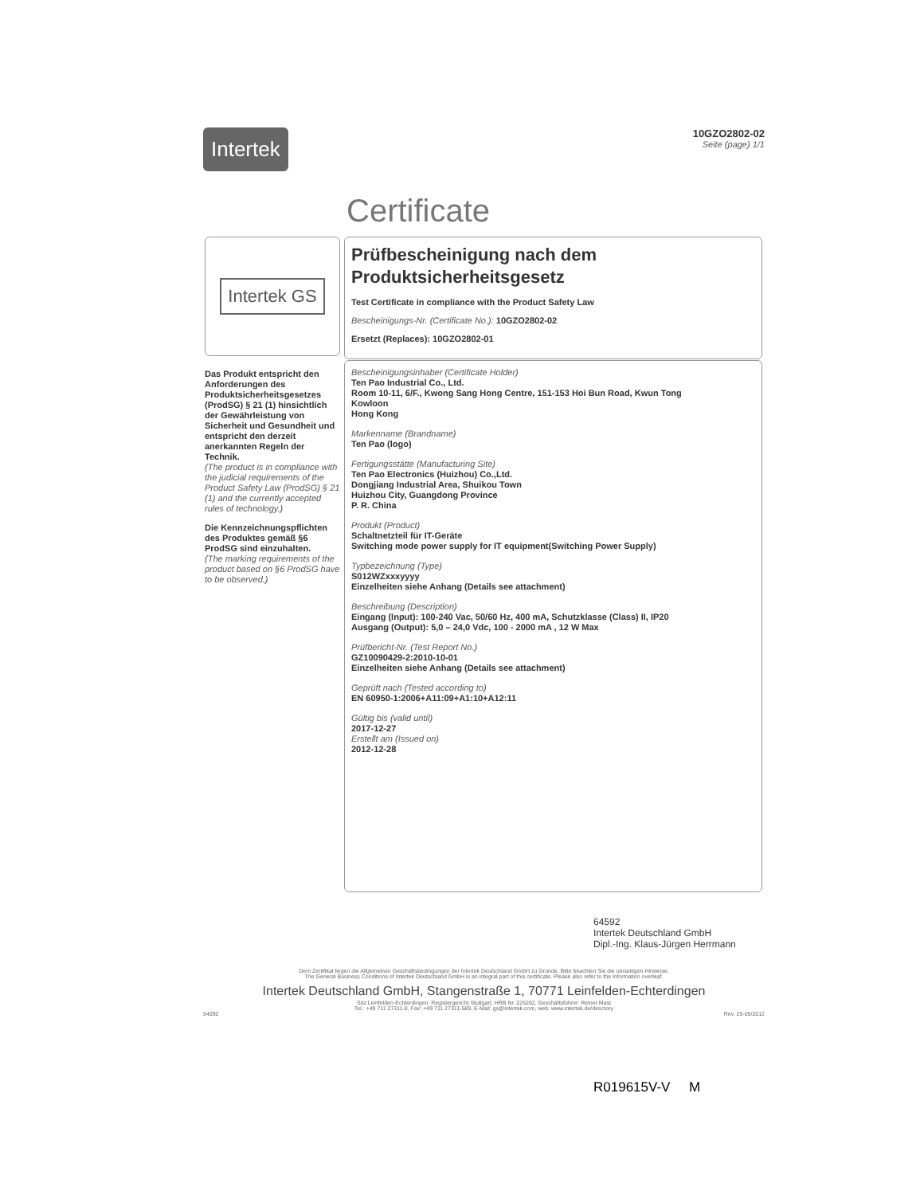Intertek
10GZO2802-02
Seite (page) 1/1
Certificate
Intertek GS
Prüfbescheinigung nach dem
Produktsicherheitsgesetz
Test Certificate in compliance with the Product Safety Law
Bescheinigungs-Nr. (Certificate No.): 10GZO2802-02
Ersetzt (Replaces): 10GZO2802-01
Das Produkt entspricht den Anforderungen des Produktsicherheitsgesetzes (ProdSG) § 21 (1) hinsichtlich der Gewährleistung von Sicherheit und Gesundheit und entspricht den derzeit anerkannten Regeln der Technik.
(The product is in compliance with the judicial requirements of the Product Safety Law (ProdSG) § 21 (1) and the currently accepted rules of technology.)
Die Kennzeichnungspflichten des Produktes gemäß §6 ProdSG sind einzuhalten.
(The marking requirements of the product based on §6 ProdSG have to be observed.)
Bescheinigungsinhaber (Certificate Holder)
Ten Pao Industrial Co., Ltd.
Room 10-11, 6/F., Kwong Sang Hong Centre, 151-153 Hoi Bun Road, Kwun Tong
Kowloon
Hong Kong
Markenname (Brandname)
Ten Pao (logo)
Fertigungsstätte (Manufacturing Site)
Ten Pao Electronics (Huizhou) Co.,Ltd.
Dongjiang Industrial Area, Shuikou Town
Huizhou City, Guangdong Province
P. R. China
Produkt (Product)
Schaltnetzteil für IT-Geräte
Switching mode power supply for IT equipment(Switching Power Supply)
Typbezeichnung (Type)
S012WZxxxyyyy
Einzelheiten siehe Anhang (Details see attachment)
Beschreibung (Description)
Eingang (Input): 100-240 Vac, 50/60 Hz, 400 mA, Schutzklasse (Class) II, IP20
Ausgang (Output): 5,0 – 24,0 Vdc, 100 - 2000 mA , 12 W Max
Prüfbericht-Nr. (Test Report No.)
GZ10090429-2:2010-10-01
Einzelheiten siehe Anhang (Details see attachment)
Geprüft nach (Tested according to)
EN 60950-1:2006+A11:09+A1:10+A12:11
Gültig bis (valid until)
2017-12-27
Erstellt am (Issued on)
2012-12-28
64592
Intertek Deutschland GmbH
Dipl.-Ing. Klaus-Jürgen Herrmann
Dem Zertifikat liegen die Allgemeinen Geschäftsbedingungen der Intertek Deutschland GmbH zu Grunde. Bitte beachten Sie die umseitigen Hinweise.
The General Business Conditions of Intertek Deutschland GmbH is an integral part of this certificate. Please also refer to the information overleaf.
Intertek Deutschland GmbH, Stangenstraße 1, 70771 Leinfelden-Echterdingen
Sitz Leinfelden-Echterdingen, Registergericht Stuttgart, HRB Nr. 225262, Geschäftsführer: Reiner Mast
Tel.: +49 711 27311-0, Fax: +49 711 27311-589, E-Mail: gs@intertek.com, web: www.intertek.de/directory
54092 Rev. 25-05/2012
R019615V-V M